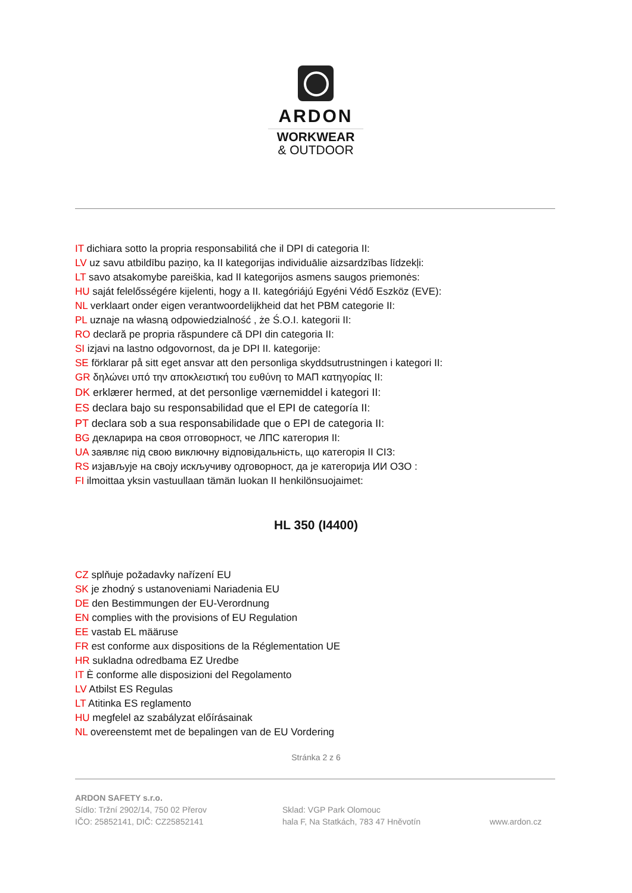ARDON
WORKWEAR
& OUTDOOR
IT dichiara sotto la propria responsabilitá che il DPI di categoria II:
LV uz savu atbildību paziņo, ka II kategorijas individuālie aizsardzības līdzekļi:
LT savo atsakomybe pareiškia, kad II kategorijos asmens saugos priemonės:
HU saját felelősségére kijelenti, hogy a II. kategóriájú Egyéni Védő Eszköz (EVE):
NL verklaart onder eigen verantwoordelijkheid dat het PBM categorie II:
PL uznaje na własną odpowiedzialność , że Ś.O.I. kategorii II:
RO declară pe propria răspundere că DPI din categoria II:
SI izjavi na lastno odgovornost, da je DPI II. kategorije:
SE förklarar på sitt eget ansvar att den personliga skyddsutrustningen i kategori II:
GR δηλώνει υπό την αποκλειστική του ευθύνη το ΜΑΠ κατηγορίας II:
DK erklærer hermed, at det personlige værnemiddel i kategori II:
ES declara bajo su responsabilidad que el EPI de categoría II:
PT declara sob a sua responsabilidade que o EPI de categoria II:
BG декларира на своя отговорност, че ЛПС категория II:
UA заявляє під свою виключну відповідальність, що категорія II СІЗ:
RS изјављује на своју искључиву одговорност, да је категорија ИИ ОЗО :
FI ilmoittaa yksin vastuullaan tämän luokan II henkilönsuojaimet:
HL 350 (I4400)
CZ splňuje požadavky nařízení EU
SK je zhodný s ustanoveniami Nariadenia EU
DE den Bestimmungen der EU-Verordnung
EN complies with the provisions of EU Regulation
EE vastab EL määruse
FR est conforme aux dispositions de la Réglementation UE
HR sukladna odredbama EZ Uredbe
IT È conforme alle disposizioni del Regolamento
LV Atbilst ES Regulas
LT Atitinka ES reglamento
HU megfelel az szabályzat előírásainak
NL overeenstemt met de bepalingen van de EU Vordering
Stránka 2 z 6
ARDON SAFETY s.r.o.
Sídlo: Tržní 2902/14, 750 02 Přerov
IČO: 25852141, DIČ: CZ25852141
Sklad: VGP Park Olomouc
hala F, Na Statkách, 783 47 Hněvotín
www.ardon.cz